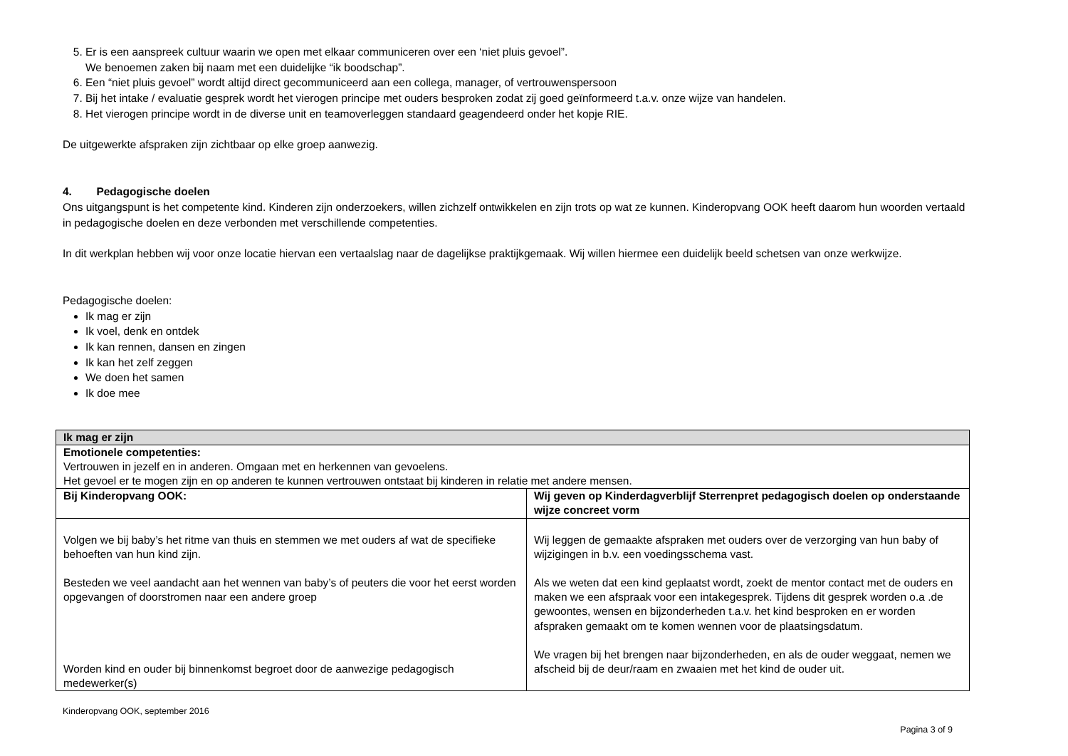5. Er is een aanspreek cultuur waarin we open met elkaar communiceren over een ‘niet pluis gevoel”.
We benoemen zaken bij naam met een duidelijke “ik boodschap”.
6. Een “niet pluis gevoel” wordt altijd direct gecommuniceerd aan een collega, manager, of vertrouwenspersoon
7. Bij het intake / evaluatie gesprek wordt het vierogen principe met ouders besproken zodat zij goed geïnformeerd t.a.v. onze wijze van handelen.
8. Het vierogen principe wordt in de diverse unit en teamoverleggen standaard geagendeerd onder het kopje RIE.
De uitgewerkte afspraken zijn zichtbaar op elke groep aanwezig.
4. Pedagogische doelen
Ons uitgangspunt is het competente kind. Kinderen zijn onderzoekers, willen zichzelf ontwikkelen en zijn trots op wat ze kunnen. Kinderopvang OOK heeft daarom hun woorden vertaald in pedagogische doelen en deze verbonden met verschillende competenties.
In dit werkplan hebben wij voor onze locatie hiervan een vertaalslag naar de dagelijkse praktijkgemaak. Wij willen hiermee een duidelijk beeld schetsen van onze werkwijze.
Pedagogische doelen:
Ik mag er zijn
Ik voel, denk en ontdek
Ik kan rennen, dansen en zingen
Ik kan het zelf zeggen
We doen het samen
Ik doe mee
| Ik mag er zijn | |
| Emotionele competenties: Vertrouwen in jezelf en in anderen. Omgaan met en herkennen van gevoelens. Het gevoel er te mogen zijn en op anderen te kunnen vertrouwen ontstaat bij kinderen in relatie met andere mensen. | |
| Bij Kinderopvang OOK: | Wij geven op Kinderdagverblijf Sterrenpret pedagogisch doelen op onderstaande wijze concreet vorm |
| Volgen we bij baby’s het ritme van thuis en stemmen we met ouders af wat de specifieke behoeften van hun kind zijn. Besteden we veel aandacht aan het wennen van baby’s of peuters die voor het eerst worden opgevangen of doorstromen naar een andere groep Worden kind en ouder bij binnenkomst begroet door de aanwezige pedagogisch medewerker(s) | Wij leggen de gemaakte afspraken met ouders over de verzorging van hun baby of wijzigingen in b.v. een voedingsschema vast. Als we weten dat een kind geplaatst wordt, zoekt de mentor contact met de ouders en maken we een afspraak voor een intakegesprek. Tijdens dit gesprek worden o.a .de gewoontes, wensen en bijzonderheden t.a.v. het kind besproken en er worden afspraken gemaakt om te komen wennen voor de plaatsingsdatum. We vragen bij het brengen naar bijzonderheden, en als de ouder weggaat, nemen we afscheid bij de deur/raam en zwaaien met het kind de ouder uit. |
Kinderopvang OOK, september 2016
Pagina 3 of 9